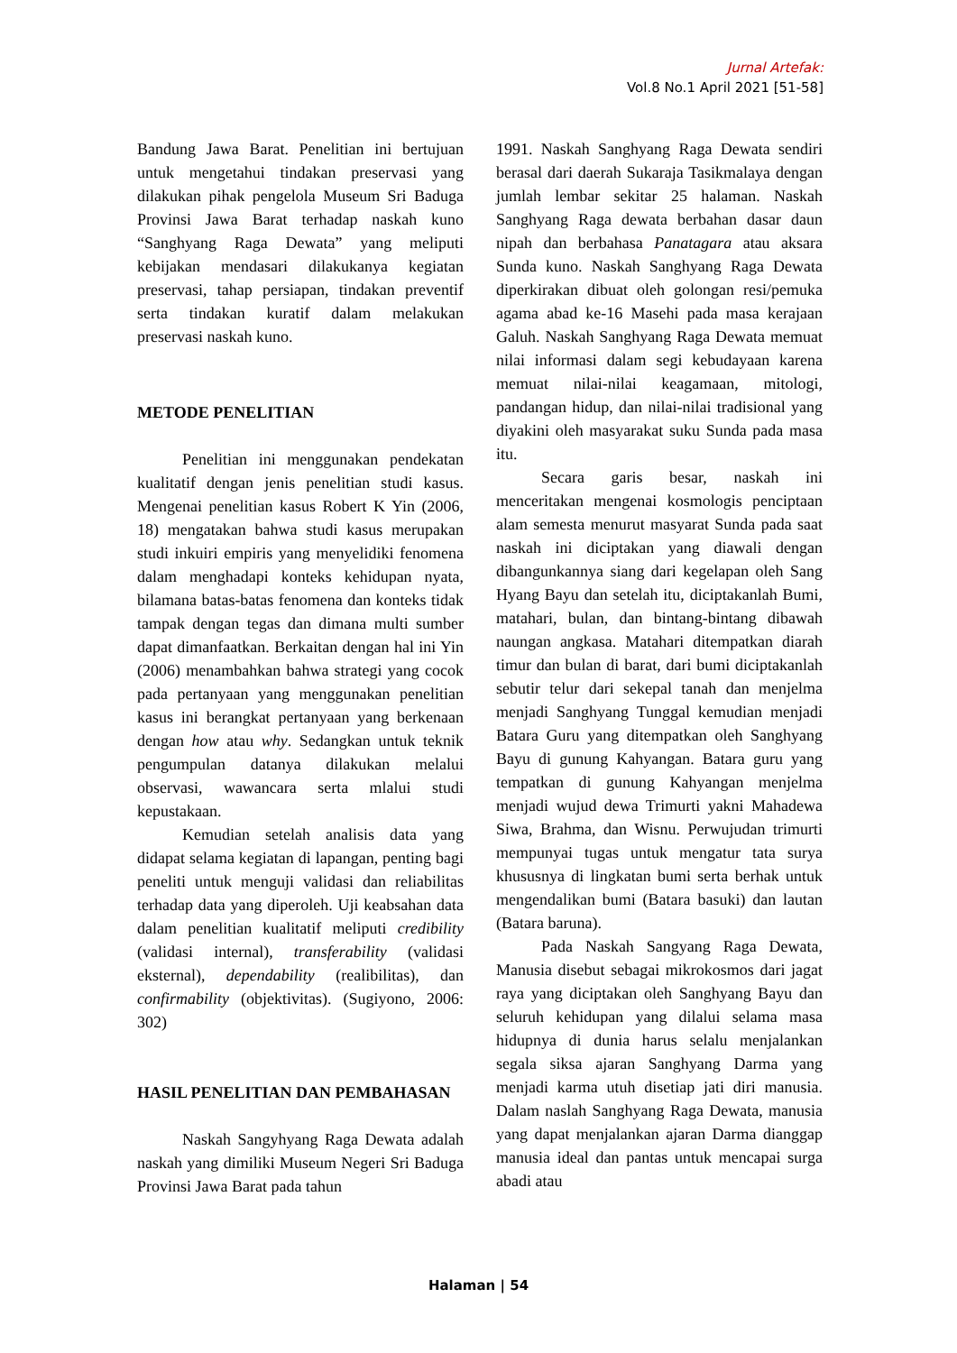Jurnal Artefak:
Vol.8 No.1 April 2021 [51-58]
Bandung Jawa Barat. Penelitian ini bertujuan untuk mengetahui tindakan preservasi yang dilakukan pihak pengelola Museum Sri Baduga Provinsi Jawa Barat terhadap naskah kuno “Sanghyang Raga Dewata” yang meliputi kebijakan mendasari dilakukanya kegiatan preservasi, tahap persiapan, tindakan preventif serta tindakan kuratif dalam melakukan preservasi naskah kuno.
METODE PENELITIAN
Penelitian ini menggunakan pendekatan kualitatif dengan jenis penelitian studi kasus. Mengenai penelitian kasus Robert K Yin (2006, 18) mengatakan bahwa studi kasus merupakan studi inkuiri empiris yang menyelidiki fenomena dalam menghadapi konteks kehidupan nyata, bilamana batas-batas fenomena dan konteks tidak tampak dengan tegas dan dimana multi sumber dapat dimanfaatkan. Berkaitan dengan hal ini Yin (2006) menambahkan bahwa strategi yang cocok pada pertanyaan yang menggunakan penelitian kasus ini berangkat pertanyaan yang berkenaan dengan how atau why. Sedangkan untuk teknik pengumpulan datanya dilakukan melalui observasi, wawancara serta mlalui studi kepustakaan.
Kemudian setelah analisis data yang didapat selama kegiatan di lapangan, penting bagi peneliti untuk menguji validasi dan reliabilitas terhadap data yang diperoleh. Uji keabsahan data dalam penelitian kualitatif meliputi credibility (validasi internal), transferability (validasi eksternal), dependability (realibilitas), dan confirmability (objektivitas). (Sugiyono, 2006: 302)
HASIL PENELITIAN DAN PEMBAHASAN
Naskah Sangyhyang Raga Dewata adalah naskah yang dimiliki Museum Negeri Sri Baduga Provinsi Jawa Barat pada tahun
1991. Naskah Sanghyang Raga Dewata sendiri berasal dari daerah Sukaraja Tasikmalaya dengan jumlah lembar sekitar 25 halaman. Naskah Sanghyang Raga dewata berbahan dasar daun nipah dan berbahasa Panatagara atau aksara Sunda kuno. Naskah Sanghyang Raga Dewata diperkirakan dibuat oleh golongan resi/pemuka agama abad ke-16 Masehi pada masa kerajaan Galuh. Naskah Sanghyang Raga Dewata memuat nilai informasi dalam segi kebudayaan karena memuat nilai-nilai keagamaan, mitologi, pandangan hidup, dan nilai-nilai tradisional yang diyakini oleh masyarakat suku Sunda pada masa itu.
Secara garis besar, naskah ini menceritakan mengenai kosmologis penciptaan alam semesta menurut masyarat Sunda pada saat naskah ini diciptakan yang diawali dengan dibangunkannya siang dari kegelapan oleh Sang Hyang Bayu dan setelah itu, diciptakanlah Bumi, matahari, bulan, dan bintang-bintang dibawah naungan angkasa. Matahari ditempatkan diarah timur dan bulan di barat, dari bumi diciptakanlah sebutir telur dari sekepal tanah dan menjelma menjadi Sanghyang Tunggal kemudian menjadi Batara Guru yang ditempatkan oleh Sanghyang Bayu di gunung Kahyangan. Batara guru yang tempatkan di gunung Kahyangan menjelma menjadi wujud dewa Trimurti yakni Mahadewa Siwa, Brahma, dan Wisnu. Perwujudan trimurti mempunyai tugas untuk mengatur tata surya khususnya di lingkatan bumi serta berhak untuk mengendalikan bumi (Batara basuki) dan lautan (Batara baruna).
Pada Naskah Sangyang Raga Dewata, Manusia disebut sebagai mikrokosmos dari jagat raya yang diciptakan oleh Sanghyang Bayu dan seluruh kehidupan yang dilalui selama masa hidupnya di dunia harus selalu menjalankan segala siksa ajaran Sanghyang Darma yang menjadi karma utuh disetiap jati diri manusia. Dalam naslah Sanghyang Raga Dewata, manusia yang dapat menjalankan ajaran Darma dianggap manusia ideal dan pantas untuk mencapai surga abadi atau
Halaman | 54